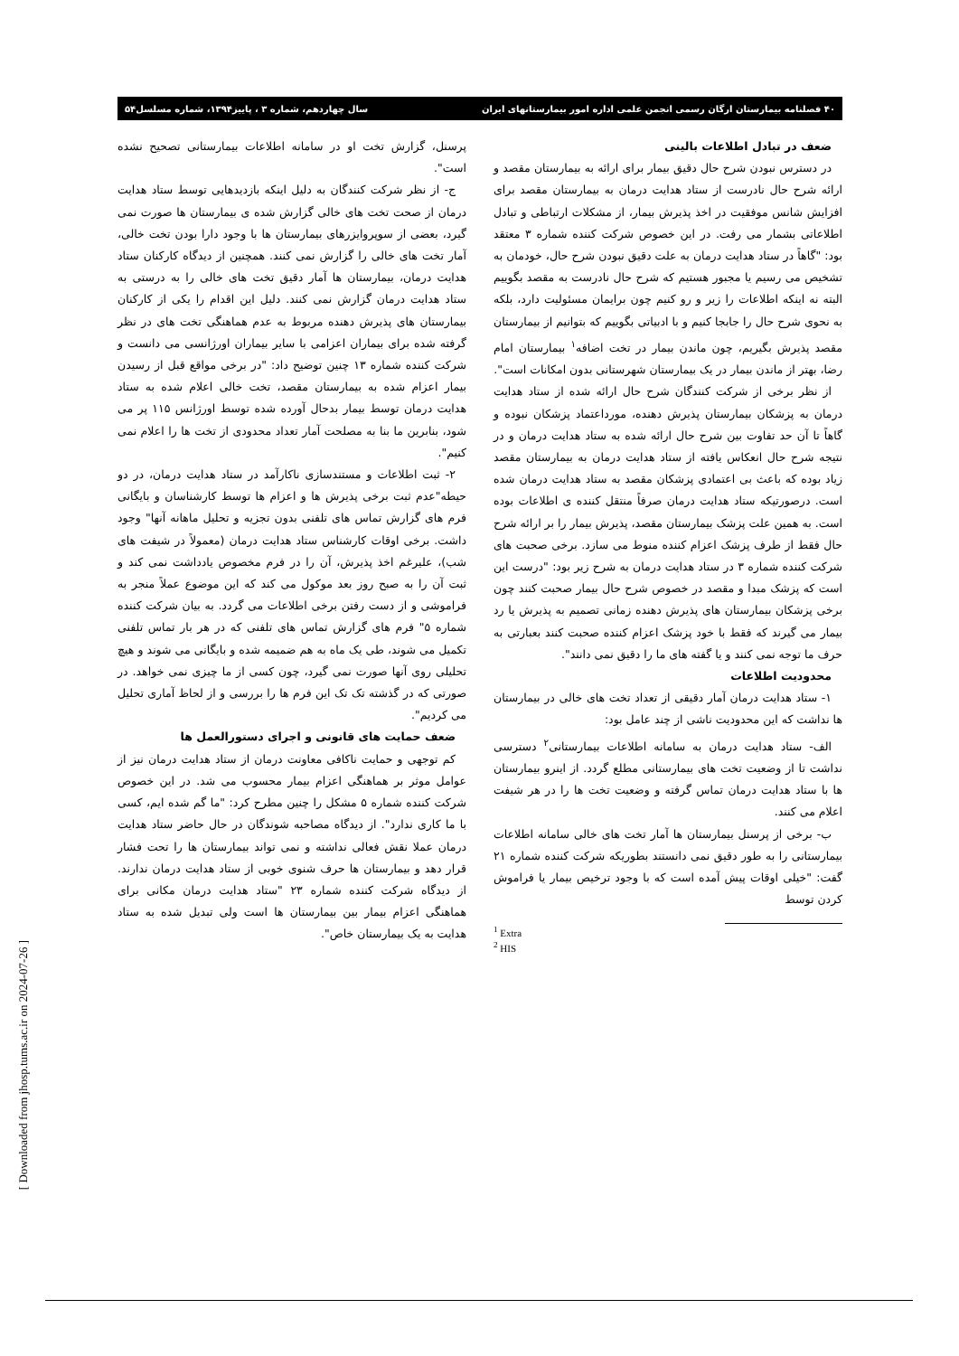۴۰ فصلنامه بیمارستان ارگان رسمی انجمن علمی اداره امور بیمارستانهای ایران سال چهاردهم، شماره ۳ ، پاییز۱۳۹۴، شماره مسلسل۵۴
ضعف در تبادل اطلاعات بالینی
در دسترس نبودن شرح حال دقیق بیمار برای ارائه به بیمارستان مقصد و ارائه شرح حال نادرست از ستاد هدایت درمان به بیمارستان مقصد برای افزایش شانس موفقیت در اخذ پذیرش بیمار، از مشکلات ارتباطی و تبادل اطلاعاتی بشمار می رفت. در این خصوص شرکت کننده شماره ۳ معتقد بود: "گاهاً در ستاد هدایت درمان به علت دقیق نبودن شرح حال، خودمان به تشخیص می رسیم یا مجبور هستیم که شرح حال نادرست به مقصد بگوییم البته نه اینکه اطلاعات را زیر و رو کنیم چون برایمان مسئولیت دارد، بلکه به نحوی شرح حال را جابجا کنیم و با ادبیاتی بگوییم که بتوانیم از بیمارستان مقصد پذیرش بگیریم، چون ماندن بیمار در تخت اضافه<sup>۱</sup> بیمارستان امام رضا، بهتر از ماندن بیمار در یک بیمارستان شهرستانی بدون امکانات است".
از نظر برخی از شرکت کنندگان شرح حال ارائه شده از ستاد هدایت درمان به پزشکان بیمارستان پذیرش دهنده، مورداعتماد پزشکان نبوده و گاهاً تا آن حد تفاوت بین شرح حال ارائه شده به ستاد هدایت درمان و در نتیجه شرح حال انعکاس یافته از ستاد هدایت درمان به بیمارستان مقصد زیاد بوده که باعث بی اعتمادی پزشکان مقصد به ستاد هدایت درمان شده است. درصورتیکه ستاد هدایت درمان صرفاً منتقل کننده ی اطلاعات بوده است. به همین علت پزشک بیمارستان مقصد، پذیرش بیمار را بر ارائه شرح حال فقط از طرف پزشک اعزام کننده منوط می سازد. برخی صحبت های شرکت کننده شماره ۳ در ستاد هدایت درمان به شرح زیر بود: "درست این است که پزشک مبدا و مقصد در خصوص شرح حال بیمار صحبت کنند چون برخی پزشکان بیمارستان های پذیرش دهنده زمانی تصمیم به پذیرش یا رد بیمار می گیرند که فقط با خود پزشک اعزام کننده صحبت کنند بعبارتی به حرف ما توجه نمی کنند و یا گفته های ما را دقیق نمی دانند".
محدودیت اطلاعات
۱- ستاد هدایت درمان آمار دقیقی از تعداد تخت های خالی در بیمارستان ها نداشت که این محدودیت ناشی از چند عامل بود:
الف- ستاد هدایت درمان به سامانه اطلاعات بیمارستانی<sup>۲</sup> دسترسی نداشت تا از وضعیت تخت های بیمارستانی مطلع گردد. از اینرو بیمارستان ها با ستاد هدایت درمان تماس گرفته و وضعیت تخت ها را در هر شیفت اعلام می کنند.
ب- برخی از پرسنل بیمارستان ها آمار تخت های خالی سامانه اطلاعات بیمارستانی را به طور دقیق نمی دانستند بطوریکه شرکت کننده شماره ۲۱ گفت: "خیلی اوقات پیش آمده است که با وجود ترخیص بیمار یا فراموش کردن توسط
<sup>1</sup> Extra
<sup>2</sup> HIS
پرسنل، گزارش تخت او در سامانه اطلاعات بیمارستانی تصحیح نشده است".
ج- از نظر شرکت کنندگان به دلیل اینکه بازدیدهایی توسط ستاد هدایت درمان از صحت تخت های خالی گزارش شده ی بیمارستان ها صورت نمی گیرد، بعضی از سوپروایزرهای بیمارستان ها با وجود دارا بودن تخت خالی، آمار تخت های خالی را گزارش نمی کنند. همچنین از دیدگاه کارکنان ستاد هدایت درمان، بیمارستان ها آمار دقیق تخت های خالی را به درستی به ستاد هدایت درمان گزارش نمی کنند. دلیل این اقدام را یکی از کارکنان بیمارستان های پذیرش دهنده مربوط به عدم هماهنگی تخت های در نظر گرفته شده برای بیماران اعزامی با سایر بیماران اورژانسی می دانست و شرکت کننده شماره ۱۳ چنین توضیح داد: "در برخی مواقع قبل از رسیدن بیمار اعزام شده به بیمارستان مقصد، تخت خالی اعلام شده به ستاد هدایت درمان توسط بیمار بدحال آورده شده توسط اورژانس ۱۱۵ پر می شود، بنابرین ما بنا به مصلحت آمار تعداد محدودی از تخت ها را اعلام نمی کنیم".
۲- ثبت اطلاعات و مستندسازی ناکارآمد در ستاد هدایت درمان، در دو حیطه"عدم ثبت برخی پذیرش ها و اعزام ها توسط کارشناسان و بایگانی فرم های گزارش تماس های تلفنی بدون تجزیه و تحلیل ماهانه آنها" وجود داشت. برخی اوقات کارشناس ستاد هدایت درمان (معمولاً در شیفت های شب)، علیرغم اخذ پذیرش، آن را در فرم مخصوص یادداشت نمی کند و ثبت آن را به صبح روز بعد موکول می کند که این موضوع عملاً منجر به فراموشی و از دست رفتن برخی اطلاعات می گردد. به بیان شرکت کننده شماره ۵" فرم های گزارش تماس های تلفنی که در هر بار تماس تلفنی تکمیل می شوند، طی یک ماه به هم ضمیمه شده و بایگانی می شوند و هیچ تحلیلی روی آنها صورت نمی گیرد، چون کسی از ما چیزی نمی خواهد. در صورتی که در گذشته تک تک این فرم ها را بررسی و از لحاظ آماری تحلیل می کردیم".
ضعف حمایت های قانونی و اجرای دستورالعمل ها
کم توجهی و حمایت ناکافی معاونت درمان از ستاد هدایت درمان نیز از عوامل موثر بر هماهنگی اعزام بیمار محسوب می شد. در این خصوص شرکت کننده شماره ۵ مشکل را چنین مطرح کرد: "ما گم شده ایم، کسی با ما کاری ندارد". از دیدگاه مصاحبه شوندگان در حال حاضر ستاد هدایت درمان عملا نقش فعالی نداشته و نمی تواند بیمارستان ها را تحت فشار قرار دهد و بیمارستان ها حرف شنوی خوبی از ستاد هدایت درمان ندارند. از دیدگاه شرکت کننده شماره ۲۳ "ستاد هدایت درمان مکانی برای هماهنگی اعزام بیمار بین بیمارستان ها است ولی تبدیل شده به ستاد هدایت به یک بیمارستان خاص".
[ Downloaded from jhosp.tums.ac.ir on 2024-07-26 ]